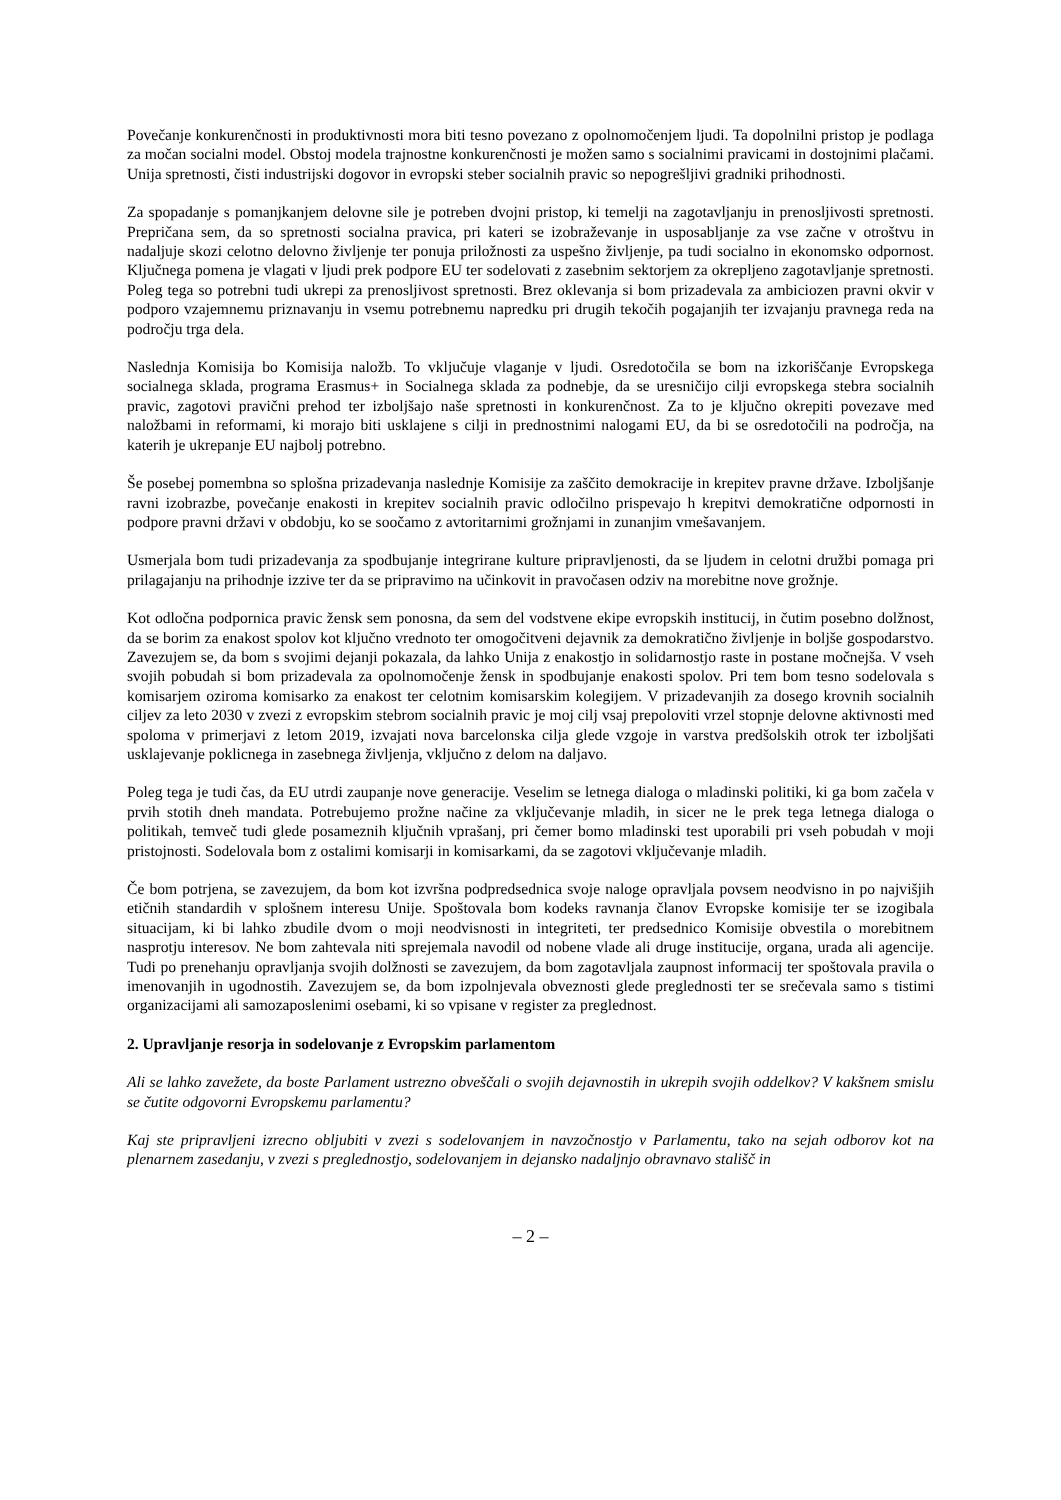Povečanje konkurenčnosti in produktivnosti mora biti tesno povezano z opolnomočenjem ljudi. Ta dopolnilni pristop je podlaga za močan socialni model. Obstoj modela trajnostne konkurenčnosti je možen samo s socialnimi pravicami in dostojnimi plačami. Unija spretnosti, čisti industrijski dogovor in evropski steber socialnih pravic so nepogrešljivi gradniki prihodnosti.
Za spopadanje s pomanjkanjem delovne sile je potreben dvojni pristop, ki temelji na zagotavljanju in prenosljivosti spretnosti. Prepričana sem, da so spretnosti socialna pravica, pri kateri se izobraževanje in usposabljanje za vse začne v otroštvu in nadaljuje skozi celotno delovno življenje ter ponuja priložnosti za uspešno življenje, pa tudi socialno in ekonomsko odpornost. Ključnega pomena je vlagati v ljudi prek podpore EU ter sodelovati z zasebnim sektorjem za okrepljeno zagotavljanje spretnosti. Poleg tega so potrebni tudi ukrepi za prenosljivost spretnosti. Brez oklevanja si bom prizadevala za ambiciozen pravni okvir v podporo vzajemnemu priznavanju in vsemu potrebnemu napredku pri drugih tekočih pogajanjih ter izvajanju pravnega reda na področju trga dela.
Naslednja Komisija bo Komisija naložb. To vključuje vlaganje v ljudi. Osredotočila se bom na izkoriščanje Evropskega socialnega sklada, programa Erasmus+ in Socialnega sklada za podnebje, da se uresničijo cilji evropskega stebra socialnih pravic, zagotovi pravični prehod ter izboljšajo naše spretnosti in konkurenčnost. Za to je ključno okrepiti povezave med naložbami in reformami, ki morajo biti usklajene s cilji in prednostnimi nalogami EU, da bi se osredotočili na področja, na katerih je ukrepanje EU najbolj potrebno.
Še posebej pomembna so splošna prizadevanja naslednje Komisije za zaščito demokracije in krepitev pravne države. Izboljšanje ravni izobrazbe, povečanje enakosti in krepitev socialnih pravic odločilno prispevajo h krepitvi demokratične odpornosti in podpore pravni državi v obdobju, ko se soočamo z avtoritarnimi grožnjami in zunanjim vmešavanjem.
Usmerjala bom tudi prizadevanja za spodbujanje integrirane kulture pripravljenosti, da se ljudem in celotni družbi pomaga pri prilagajanju na prihodnje izzive ter da se pripravimo na učinkovit in pravočasen odziv na morebitne nove grožnje.
Kot odločna podpornica pravic žensk sem ponosna, da sem del vodstvene ekipe evropskih institucij, in čutim posebno dolžnost, da se borim za enakost spolov kot ključno vrednoto ter omogočitveni dejavnik za demokratično življenje in boljše gospodarstvo. Zavezujem se, da bom s svojimi dejanji pokazala, da lahko Unija z enakostjo in solidarnostjo raste in postane močnejša. V vseh svojih pobudah si bom prizadevala za opolnomočenje žensk in spodbujanje enakosti spolov. Pri tem bom tesno sodelovala s komisarjem oziroma komisarko za enakost ter celotnim komisarskim kolegijem. V prizadevanjih za dosego krovnih socialnih ciljev za leto 2030 v zvezi z evropskim stebrom socialnih pravic je moj cilj vsaj prepoloviti vrzel stopnje delovne aktivnosti med spoloma v primerjavi z letom 2019, izvajati nova barcelonska cilja glede vzgoje in varstva predšolskih otrok ter izboljšati usklajevanje poklicnega in zasebnega življenja, vključno z delom na daljavo.
Poleg tega je tudi čas, da EU utrdi zaupanje nove generacije. Veselim se letnega dialoga o mladinski politiki, ki ga bom začela v prvih stotih dneh mandata. Potrebujemo prožne načine za vključevanje mladih, in sicer ne le prek tega letnega dialoga o politikah, temveč tudi glede posameznih ključnih vprašanj, pri čemer bomo mladinski test uporabili pri vseh pobudah v moji pristojnosti. Sodelovala bom z ostalimi komisarji in komisarkami, da se zagotovi vključevanje mladih.
Če bom potrjena, se zavezujem, da bom kot izvršna podpredsednica svoje naloge opravljala povsem neodvisno in po najvišjih etičnih standardih v splošnem interesu Unije. Spoštovala bom kodeks ravnanja članov Evropske komisije ter se izogibala situacijam, ki bi lahko zbudile dvom o moji neodvisnosti in integriteti, ter predsednico Komisije obvestila o morebitnem nasprotju interesov. Ne bom zahtevala niti sprejemala navodil od nobene vlade ali druge institucije, organa, urada ali agencije. Tudi po prenehanju opravljanja svojih dolžnosti se zavezujem, da bom zagotavljala zaupnost informacij ter spoštovala pravila o imenovanjih in ugodnostih. Zavezujem se, da bom izpolnjevala obveznosti glede preglednosti ter se srečevala samo s tistimi organizacijami ali samozaposlenimi osebami, ki so vpisane v register za preglednost.
2. Upravljanje resorja in sodelovanje z Evropskim parlamentom
Ali se lahko zavežete, da boste Parlament ustrezno obveščali o svojih dejavnostih in ukrepih svojih oddelkov? V kakšnem smislu se čutite odgovorni Evropskemu parlamentu?
Kaj ste pripravljeni izrecno obljubiti v zvezi s sodelovanjem in navzočnostjo v Parlamentu, tako na sejah odborov kot na plenarnem zasedanju, v zvezi s preglednostjo, sodelovanjem in dejansko nadaljnjo obravnavo stališč in
– 2 –